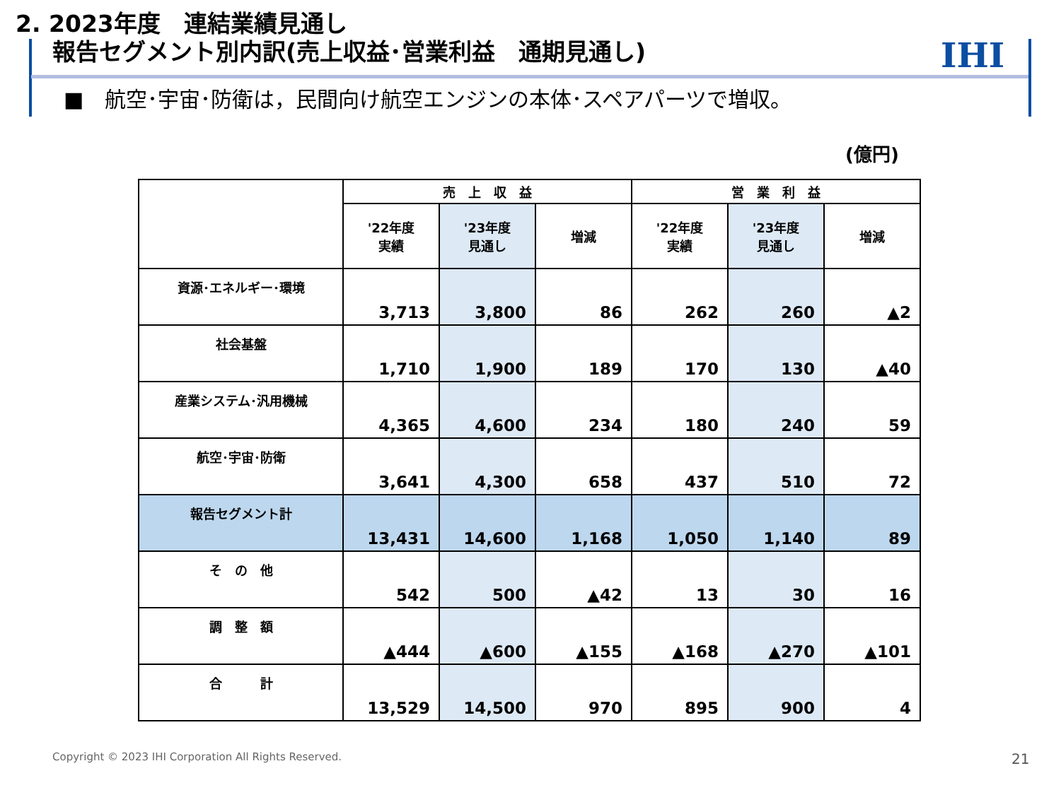2. 2023年度　連結業績見通し
報告セグメント別内訳(売上収益･営業利益　通期見通し)
IHI
■　航空･宇宙･防衛は，民間向け航空エンジンの本体･スペアパーツで増収。
(億円)
| | 売 上 収 益 | | | 営 業 利 益 | | |
| --- | --- | --- | --- | --- | --- | --- |
| | '22年度 実績 | '23年度 見通し | 増減 | '22年度 実績 | '23年度 見通し | 増減 |
| 資源･エネルギー･環境 | 3,713 | 3,800 | 86 | 262 | 260 | ▲2 |
| 社会基盤 | 1,710 | 1,900 | 189 | 170 | 130 | ▲40 |
| 産業システム･汎用機械 | 4,365 | 4,600 | 234 | 180 | 240 | 59 |
| 航空･宇宙･防衛 | 3,641 | 4,300 | 658 | 437 | 510 | 72 |
| 報告セグメント計 | 13,431 | 14,600 | 1,168 | 1,050 | 1,140 | 89 |
| そ の 他 | 542 | 500 | ▲42 | 13 | 30 | 16 |
| 調 整 額 | ▲444 | ▲600 | ▲155 | ▲168 | ▲270 | ▲101 |
| 合 計 | 13,529 | 14,500 | 970 | 895 | 900 | 4 |
Copyright © 2023 IHI Corporation All Rights Reserved.
21